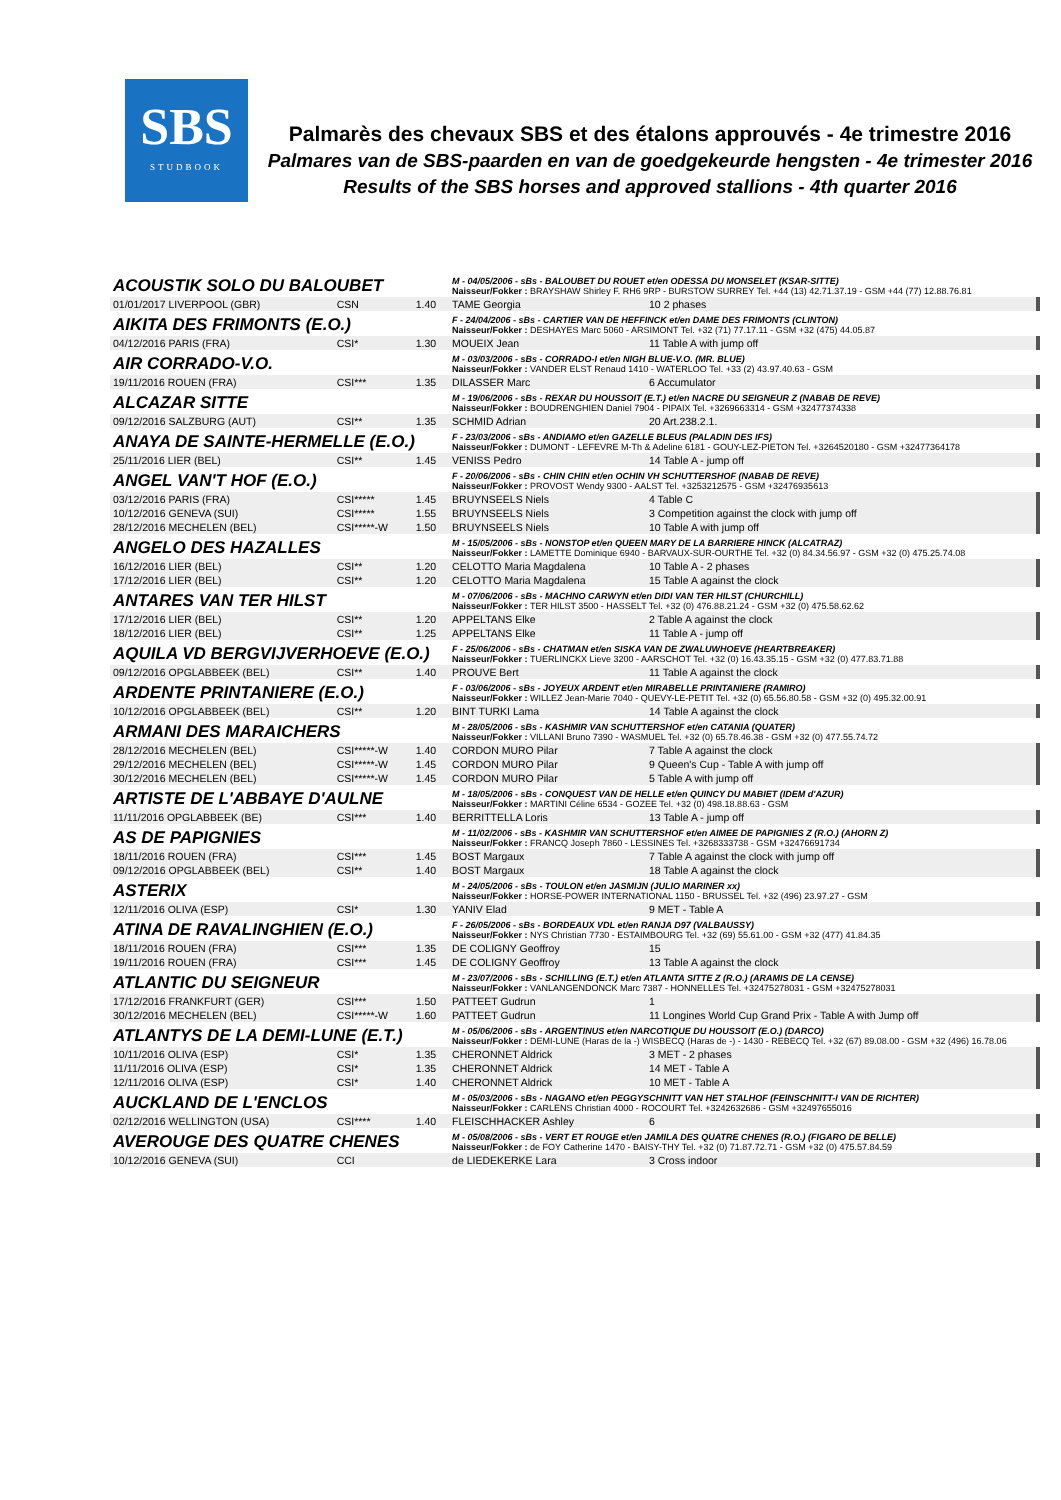SBS
STUDBOOK
Palmarès des chevaux SBS et des étalons approuvés - 4e trimestre 2016
Palmares van de SBS-paarden en van de goedgekeurde hengsten - 4e trimester 2016
Results of the SBS horses and approved stallions - 4th quarter 2016
| ACOUSTIK SOLO DU BALOUBET | | | M - 04/05/2006 - sBs - BALOUBET DU ROUET et/en ODESSA DU MONSELET (KSAR-SITTE) Naisseur/Fokker : BRAYSHAW Shirley F. RH6 9RP - BURSTOW SURREY Tel. +44 (13) 42.71.37.19 - GSM +44 (77) 12.88.76.81 | |
| 01/01/2017 LIVERPOOL (GBR) | CSN | 1.40 | TAME Georgia | 10 2 phases |
| AIKITA DES FRIMONTS (E.O.) | | | F - 24/04/2006 - sBs - CARTIER VAN DE HEFFINCK et/en DAME DES FRIMONTS (CLINTON) Naisseur/Fokker : DESHAYES Marc 5060 - ARSIMONT Tel. +32 (71) 77.17.11 - GSM +32 (475) 44.05.87 | |
| 04/12/2016 PARIS (FRA) | CSI* | 1.30 | MOUEIX Jean | 11 Table A with jump off |
| AIR CORRADO-V.O. | | | M - 03/03/2006 - sBs - CORRADO-I et/en NIGH BLUE-V.O. (MR. BLUE) Naisseur/Fokker : VANDER ELST Renaud 1410 - WATERLOO Tel. +33 (2) 43.97.40.63 - GSM | |
| 19/11/2016 ROUEN (FRA) | CSI*** | 1.35 | DILASSER Marc | 6 Accumulator |
| ALCAZAR SITTE | | | M - 19/06/2006 - sBs - REXAR DU HOUSSOIT (E.T.) et/en NACRE DU SEIGNEUR Z (NABAB DE REVE) Naisseur/Fokker : BOUDRENGHIEN Daniel 7904 - PIPAIX Tel. +3269663314 - GSM +32477374338 | |
| 09/12/2016 SALZBURG (AUT) | CSI** | 1.35 | SCHMID Adrian | 20 Art.238.2.1. |
| ANAYA DE SAINTE-HERMELLE (E.O.) | | | F - 23/03/2006 - sBs - ANDIAMO et/en GAZELLE BLEUS (PALADIN DES IFS) Naisseur/Fokker : DUMONT - LEFEVRE M-Th & Adeline 6181 - GOUY-LEZ-PIETON Tel. +3264520180 - GSM +32477364178 | |
| 25/11/2016 LIER (BEL) | CSI** | 1.45 | VENISS Pedro | 14 Table A - jump off |
| ANGEL VAN'T HOF (E.O.) | | | F - 20/06/2006 - sBs - CHIN CHIN et/en OCHIN VH SCHUTTERSHOF (NABAB DE REVE) Naisseur/Fokker : PROVOST Wendy 9300 - AALST Tel. +3253212575 - GSM +32476935613 | |
| 03/12/2016 PARIS (FRA) | CSI***** | 1.45 | BRUYNSEELS Niels | 4 Table C |
| 10/12/2016 GENEVA (SUI) | CSI***** | 1.55 | BRUYNSEELS Niels | 3 Competition against the clock with jump off |
| 28/12/2016 MECHELEN (BEL) | CSI*****-W | 1.50 | BRUYNSEELS Niels | 10 Table A with jump off |
| ANGELO DES HAZALLES | | | M - 15/05/2006 - sBs - NONSTOP et/en QUEEN MARY DE LA BARRIERE HINCK (ALCATRAZ) Naisseur/Fokker : LAMETTE Dominique 6940 - BARVAUX-SUR-OURTHE Tel. +32 (0) 84.34.56.97 - GSM +32 (0) 475.25.74.08 | |
| 16/12/2016 LIER (BEL) | CSI** | 1.20 | CELOTTO Maria Magdalena | 10 Table A - 2 phases |
| 17/12/2016 LIER (BEL) | CSI** | 1.20 | CELOTTO Maria Magdalena | 15 Table A against the clock |
| ANTARES VAN TER HILST | | | M - 07/06/2006 - sBs - MACHNO CARWYN et/en DIDI VAN TER HILST (CHURCHILL) Naisseur/Fokker : TER HILST 3500 - HASSELT Tel. +32 (0) 476.88.21.24 - GSM +32 (0) 475.58.62.62 | |
| 17/12/2016 LIER (BEL) | CSI** | 1.20 | APPELTANS Elke | 2 Table A against the clock |
| 18/12/2016 LIER (BEL) | CSI** | 1.25 | APPELTANS Elke | 11 Table A - jump off |
| AQUILA VD BERGVIJVERHOEVE (E.O.) | | | F - 25/06/2006 - sBs - CHATMAN et/en SISKA VAN DE ZWALUWHOEVE (HEARTBREAKER) Naisseur/Fokker : TUERLINCKX Lieve 3200 - AARSCHOT Tel. +32 (0) 16.43.35.15 - GSM +32 (0) 477.83.71.88 | |
| 09/12/2016 OPGLABBEEK (BEL) | CSI** | 1.40 | PROUVE Bert | 11 Table A against the clock |
| ARDENTE PRINTANIERE (E.O.) | | | F - 03/06/2006 - sBs - JOYEUX ARDENT et/en MIRABELLE PRINTANIERE (RAMIRO) Naisseur/Fokker : WILLEZ Jean-Marie 7040 - QUEVY-LE-PETIT Tel. +32 (0) 65.56.80.58 - GSM +32 (0) 495.32.00.91 | |
| 10/12/2016 OPGLABBEEK (BEL) | CSI** | 1.20 | BINT TURKI Lama | 14 Table A against the clock |
| ARMANI DES MARAICHERS | | | M - 28/05/2006 - sBs - KASHMIR VAN SCHUTTERSHOF et/en CATANIA (QUATER) Naisseur/Fokker : VILLANI Bruno 7390 - WASMUEL Tel. +32 (0) 65.78.46.38 - GSM +32 (0) 477.55.74.72 | |
| 28/12/2016 MECHELEN (BEL) | CSI*****-W | 1.40 | CORDON MURO Pilar | 7 Table A against the clock |
| 29/12/2016 MECHELEN (BEL) | CSI*****-W | 1.45 | CORDON MURO Pilar | 9 Queen's Cup - Table A with jump off |
| 30/12/2016 MECHELEN (BEL) | CSI*****-W | 1.45 | CORDON MURO Pilar | 5 Table A with jump off |
| ARTISTE DE L'ABBAYE D'AULNE | | | M - 18/05/2006 - sBs - CONQUEST VAN DE HELLE et/en QUINCY DU MABIET (IDEM d'AZUR) Naisseur/Fokker : MARTINI Céline 6534 - GOZEE Tel. +32 (0) 498.18.88.63 - GSM | |
| 11/11/2016 OPGLABBEEK (BE) | CSI*** | 1.40 | BERRITTELLA Loris | 13 Table A - jump off |
| AS DE PAPIGNIES | | | M - 11/02/2006 - sBs - KASHMIR VAN SCHUTTERSHOF et/en AIMEE DE PAPIGNIES Z (R.O.) (AHORN Z) Naisseur/Fokker : FRANCQ Joseph 7860 - LESSINES Tel. +3268333738 - GSM +32476691734 | |
| 18/11/2016 ROUEN (FRA) | CSI*** | 1.45 | BOST Margaux | 7 Table A against the clock with jump off |
| 09/12/2016 OPGLABBEEK (BEL) | CSI** | 1.40 | BOST Margaux | 18 Table A against the clock |
| ASTERIX | | | M - 24/05/2006 - sBs - TOULON et/en JASMIJN (JULIO MARINER xx) Naisseur/Fokker : HORSE-POWER INTERNATIONAL 1150 - BRUSSEL Tel. +32 (496) 23.97.27 - GSM | |
| 12/11/2016 OLIVA (ESP) | CSI* | 1.30 | YANIV Elad | 9 MET - Table A |
| ATINA DE RAVALINGHIEN (E.O.) | | | F - 26/05/2006 - sBs - BORDEAUX VDL et/en RANJA D97 (VALBAUSSY) Naisseur/Fokker : NYS Christian 7730 - ESTAIMBOURG Tel. +32 (69) 55.61.00 - GSM +32 (477) 41.84.35 | |
| 18/11/2016 ROUEN (FRA) | CSI*** | 1.35 | DE COLIGNY Geoffroy | 15 |
| 19/11/2016 ROUEN (FRA) | CSI*** | 1.45 | DE COLIGNY Geoffroy | 13 Table A against the clock |
| ATLANTIC DU SEIGNEUR | | | M - 23/07/2006 - sBs - SCHILLING (E.T.) et/en ATLANTA SITTE Z (R.O.) (ARAMIS DE LA CENSE) Naisseur/Fokker : VANLANGENDONCK Marc 7387 - HONNELLES Tel. +32475278031 - GSM +32475278031 | |
| 17/12/2016 FRANKFURT (GER) | CSI*** | 1.50 | PATTEET Gudrun | 1 |
| 30/12/2016 MECHELEN (BEL) | CSI*****-W | 1.60 | PATTEET Gudrun | 11 Longines World Cup Grand Prix - Table A with Jump off |
| ATLANTYS DE LA DEMI-LUNE (E.T.) | | | M - 05/06/2006 - sBs - ARGENTINUS et/en NARCOTIQUE DU HOUSSOIT (E.O.) (DARCO) Naisseur/Fokker : DEMI-LUNE (Haras de la -) WISBECQ (Haras de -) - 1430 - REBECQ Tel. +32 (67) 89.08.00 - GSM +32 (496) 16.78.06 | |
| 10/11/2016 OLIVA (ESP) | CSI* | 1.35 | CHERONNET Aldrick | 3 MET - 2 phases |
| 11/11/2016 OLIVA (ESP) | CSI* | 1.35 | CHERONNET Aldrick | 14 MET - Table A |
| 12/11/2016 OLIVA (ESP) | CSI* | 1.40 | CHERONNET Aldrick | 10 MET - Table A |
| AUCKLAND DE L'ENCLOS | | | M - 05/03/2006 - sBs - NAGANO et/en PEGGYSCHNITT VAN HET STALHOF (FEINSCHNITT-I VAN DE RICHTER) Naisseur/Fokker : CARLENS Christian 4000 - ROCOURT Tel. +3242632686 - GSM +32497655016 | |
| 02/12/2016 WELLINGTON (USA) | CSI**** | 1.40 | FLEISCHHACKER Ashley | 6 |
| AVEROUGE DES QUATRE CHENES | | | M - 05/08/2006 - sBs - VERT ET ROUGE et/en JAMILA DES QUATRE CHENES (R.O.) (FIGARO DE BELLE) Naisseur/Fokker : de FOY Catherine 1470 - BAISY-THY Tel. +32 (0) 71.87.72.71 - GSM +32 (0) 475.57.84.59 | |
| 10/12/2016 GENEVA (SUI) | CCI | | de LIEDEKERKE Lara | 3 Cross indoor |